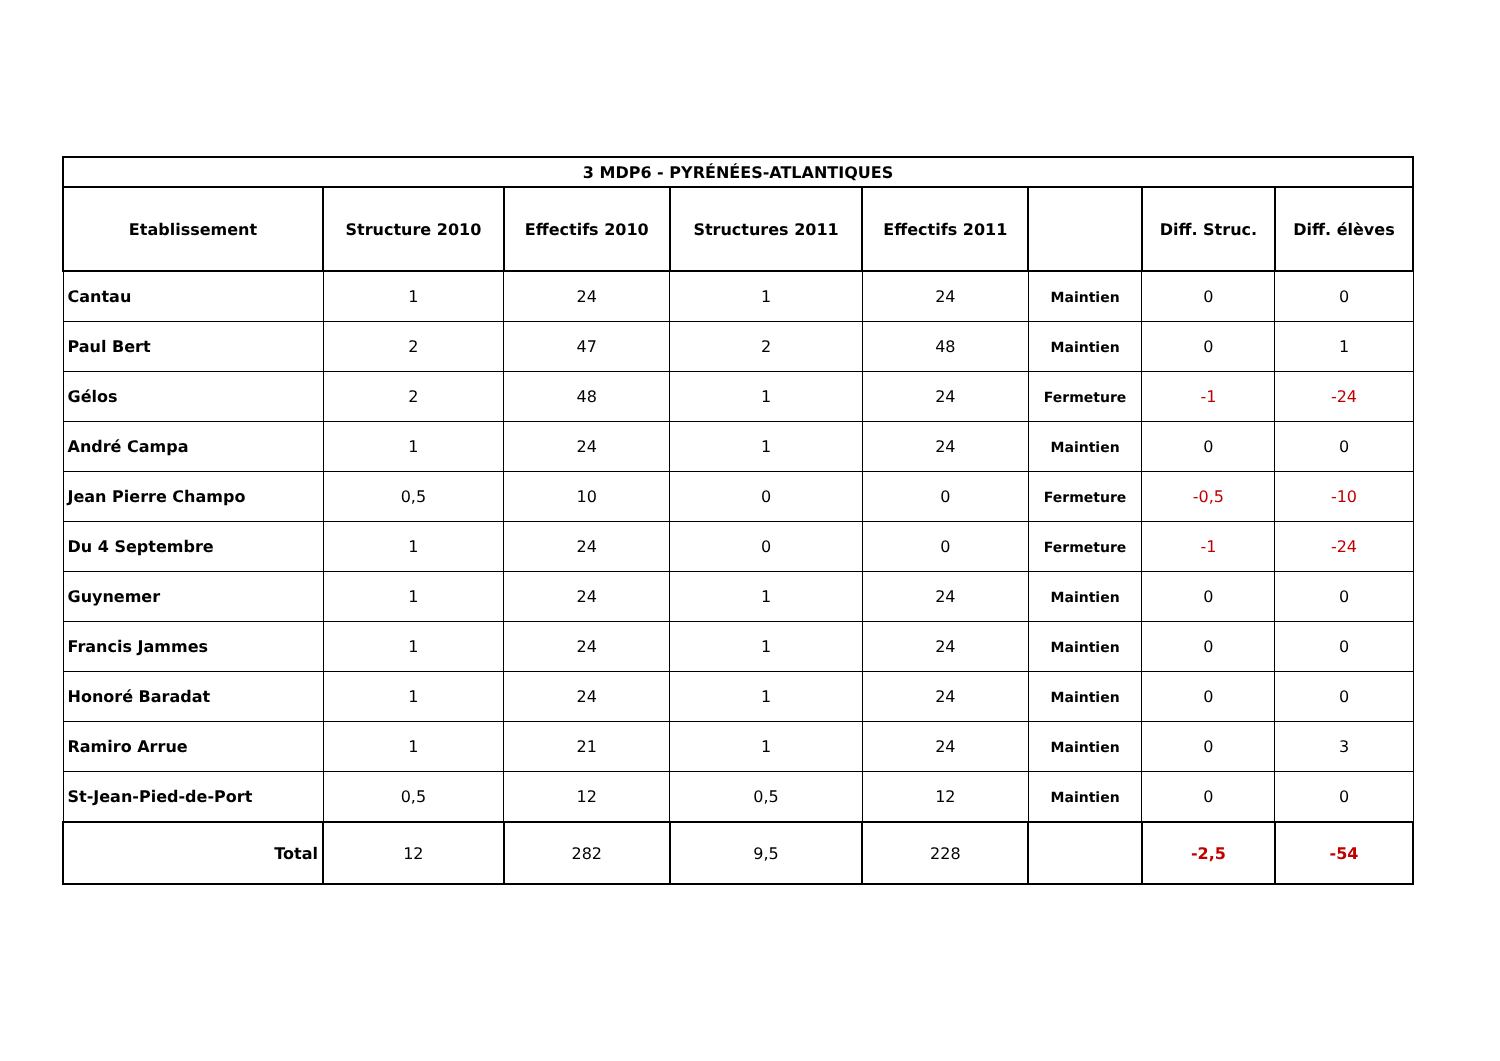| 3 MDP6 - PYRÉNÉES-ATLANTIQUES | | | | | | | |
| --- | --- | --- | --- | --- | --- | --- | --- |
| Etablissement | Structure 2010 | Effectifs 2010 | Structures 2011 | Effectifs 2011 | | Diff. Struc. | Diff. élèves |
| Cantau | 1 | 24 | 1 | 24 | Maintien | 0 | 0 |
| Paul Bert | 2 | 47 | 2 | 48 | Maintien | 0 | 1 |
| Gélos | 2 | 48 | 1 | 24 | Fermeture | -1 | -24 |
| André Campa | 1 | 24 | 1 | 24 | Maintien | 0 | 0 |
| Jean Pierre Champo | 0,5 | 10 | 0 | 0 | Fermeture | -0,5 | -10 |
| Du 4 Septembre | 1 | 24 | 0 | 0 | Fermeture | -1 | -24 |
| Guynemer | 1 | 24 | 1 | 24 | Maintien | 0 | 0 |
| Francis Jammes | 1 | 24 | 1 | 24 | Maintien | 0 | 0 |
| Honoré Baradat | 1 | 24 | 1 | 24 | Maintien | 0 | 0 |
| Ramiro Arrue | 1 | 21 | 1 | 24 | Maintien | 0 | 3 |
| St-Jean-Pied-de-Port | 0,5 | 12 | 0,5 | 12 | Maintien | 0 | 0 |
| Total | 12 | 282 | 9,5 | 228 | | -2,5 | -54 |